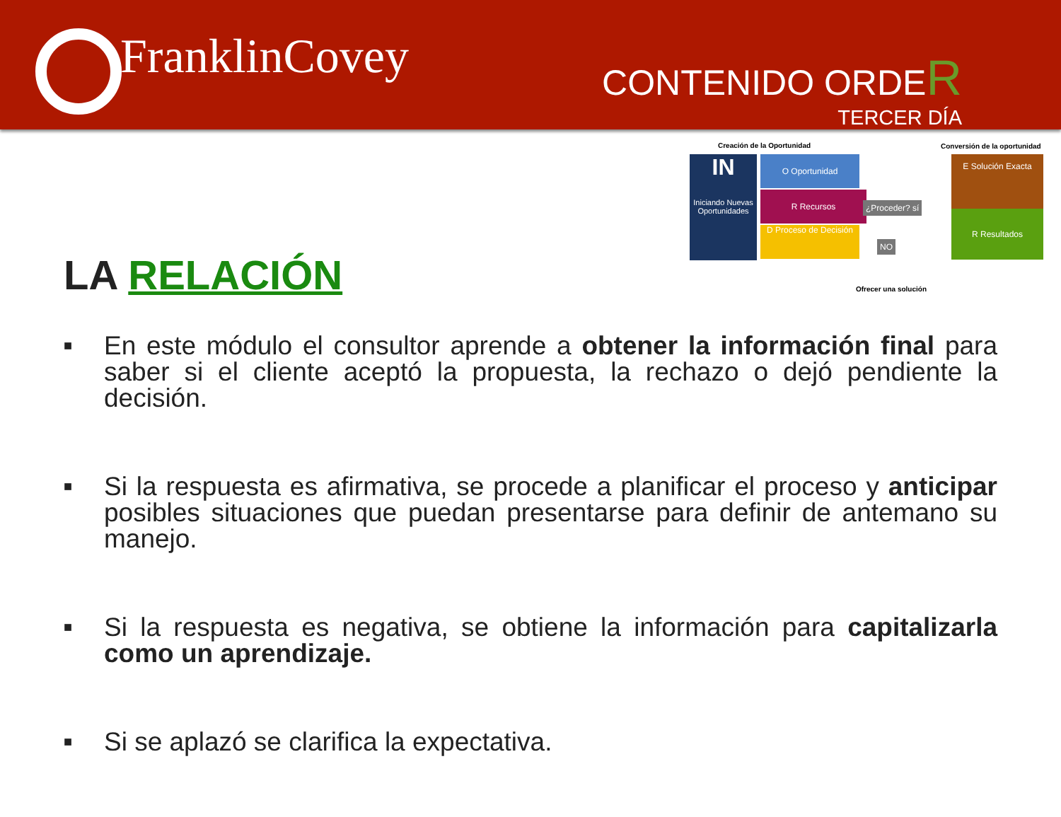FranklinCovey CONTENIDO ORDER
TERCER DÍA
Creación de la Oportunidad Conversión de la oportunidad
IN
Iniciando Nuevas Oportunidades
O Oportunidad
R Recursos
D Proceso de Decisión
¿Proceder? sí
NO
E Solución Exacta
R Resultados
Ofrecer una solución
LA RELACIÓN
■ En este módulo el consultor aprende a obtener la información final para saber si el cliente aceptó la propuesta, la rechazo o dejó pendiente la decisión.
■ Si la respuesta es afirmativa, se procede a planificar el proceso y anticipar posibles situaciones que puedan presentarse para definir de antemano su manejo.
■ Si la respuesta es negativa, se obtiene la información para capitalizarla como un aprendizaje.
■ Si se aplazó se clarifica la expectativa.